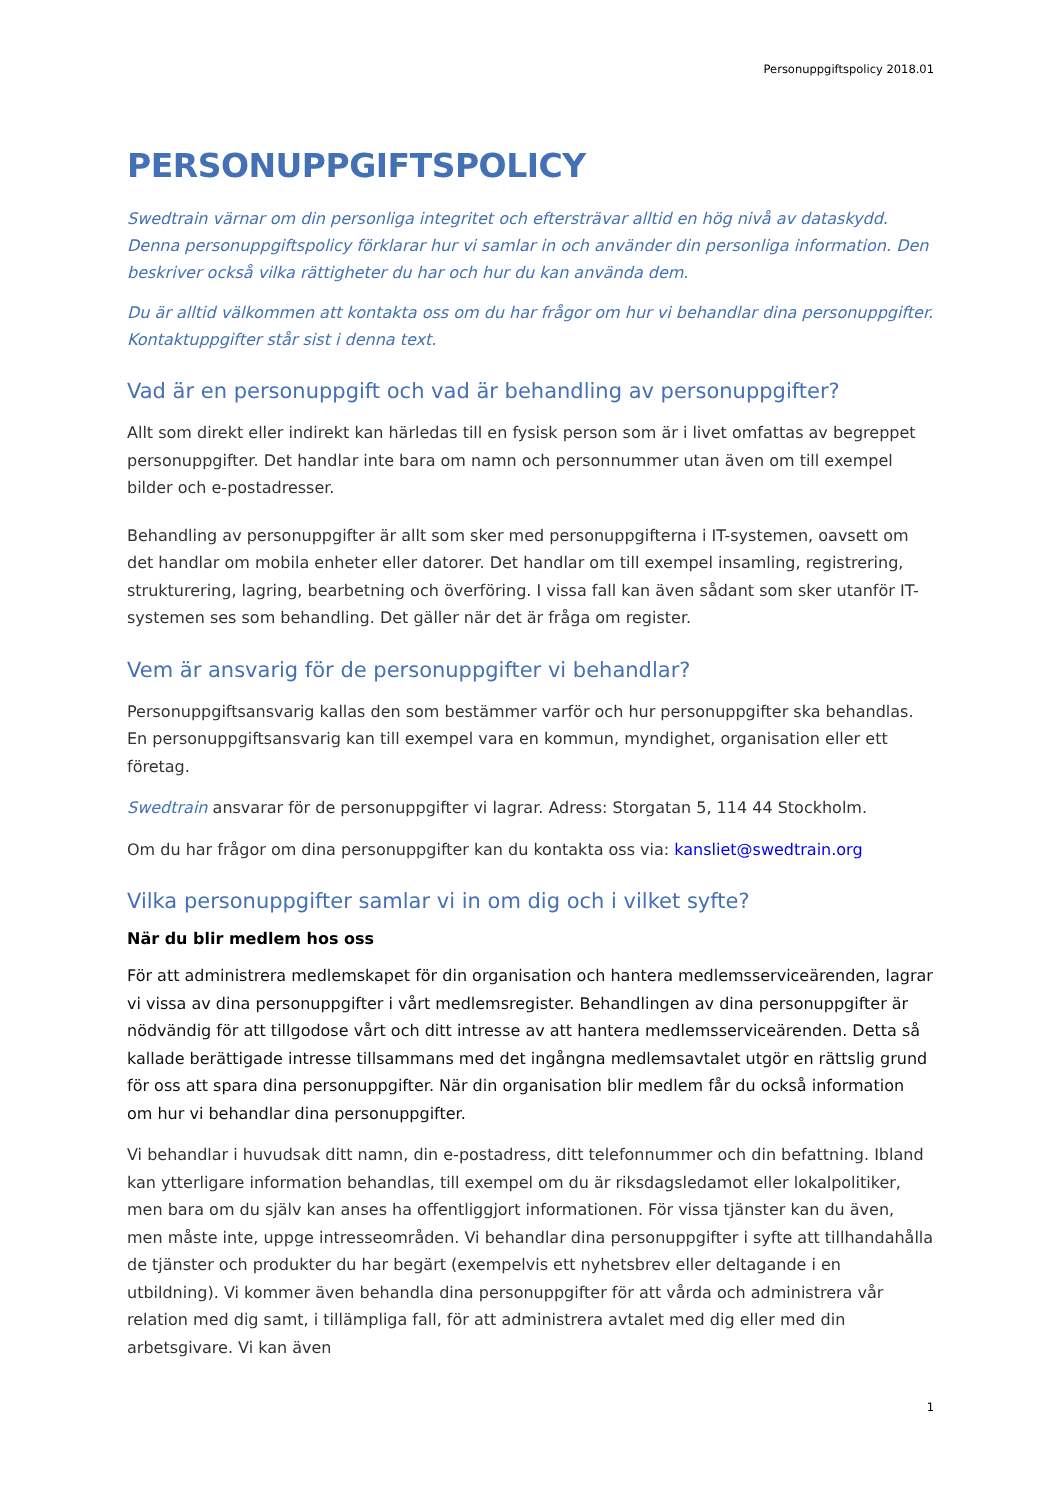Personuppgiftspolicy 2018.01
PERSONUPPGIFTSPOLICY
Swedtrain värnar om din personliga integritet och eftersträvar alltid en hög nivå av dataskydd. Denna personuppgiftspolicy förklarar hur vi samlar in och använder din personliga information. Den beskriver också vilka rättigheter du har och hur du kan använda dem.
Du är alltid välkommen att kontakta oss om du har frågor om hur vi behandlar dina personuppgifter. Kontaktuppgifter står sist i denna text.
Vad är en personuppgift och vad är behandling av personuppgifter?
Allt som direkt eller indirekt kan härledas till en fysisk person som är i livet omfattas av begreppet personuppgifter. Det handlar inte bara om namn och personnummer utan även om till exempel bilder och e-postadresser.
Behandling av personuppgifter är allt som sker med personuppgifterna i IT-systemen, oavsett om det handlar om mobila enheter eller datorer. Det handlar om till exempel insamling, registrering, strukturering, lagring, bearbetning och överföring. I vissa fall kan även sådant som sker utanför IT-systemen ses som behandling. Det gäller när det är fråga om register.
Vem är ansvarig för de personuppgifter vi behandlar?
Personuppgiftsansvarig kallas den som bestämmer varför och hur personuppgifter ska behandlas. En personuppgiftsansvarig kan till exempel vara en kommun, myndighet, organisation eller ett företag.
Swedtrain ansvarar för de personuppgifter vi lagrar. Adress: Storgatan 5, 114 44 Stockholm.
Om du har frågor om dina personuppgifter kan du kontakta oss via: kansliet@swedtrain.org
Vilka personuppgifter samlar vi in om dig och i vilket syfte?
När du blir medlem hos oss
För att administrera medlemskapet för din organisation och hantera medlemsserviceärenden, lagrar vi vissa av dina personuppgifter i vårt medlemsregister. Behandlingen av dina personuppgifter är nödvändig för att tillgodose vårt och ditt intresse av att hantera medlemsserviceärenden. Detta så kallade berättigade intresse tillsammans med det ingångna medlemsavtalet utgör en rättslig grund för oss att spara dina personuppgifter. När din organisation blir medlem får du också information om hur vi behandlar dina personuppgifter.
Vi behandlar i huvudsak ditt namn, din e-postadress, ditt telefonnummer och din befattning. Ibland kan ytterligare information behandlas, till exempel om du är riksdagsledamot eller lokalpolitiker, men bara om du själv kan anses ha offentliggjort informationen. För vissa tjänster kan du även, men måste inte, uppge intresseområden. Vi behandlar dina personuppgifter i syfte att tillhandahålla de tjänster och produkter du har begärt (exempelvis ett nyhetsbrev eller deltagande i en utbildning). Vi kommer även behandla dina personuppgifter för att vårda och administrera vår relation med dig samt, i tillämpliga fall, för att administrera avtalet med dig eller med din arbetsgivare. Vi kan även
1